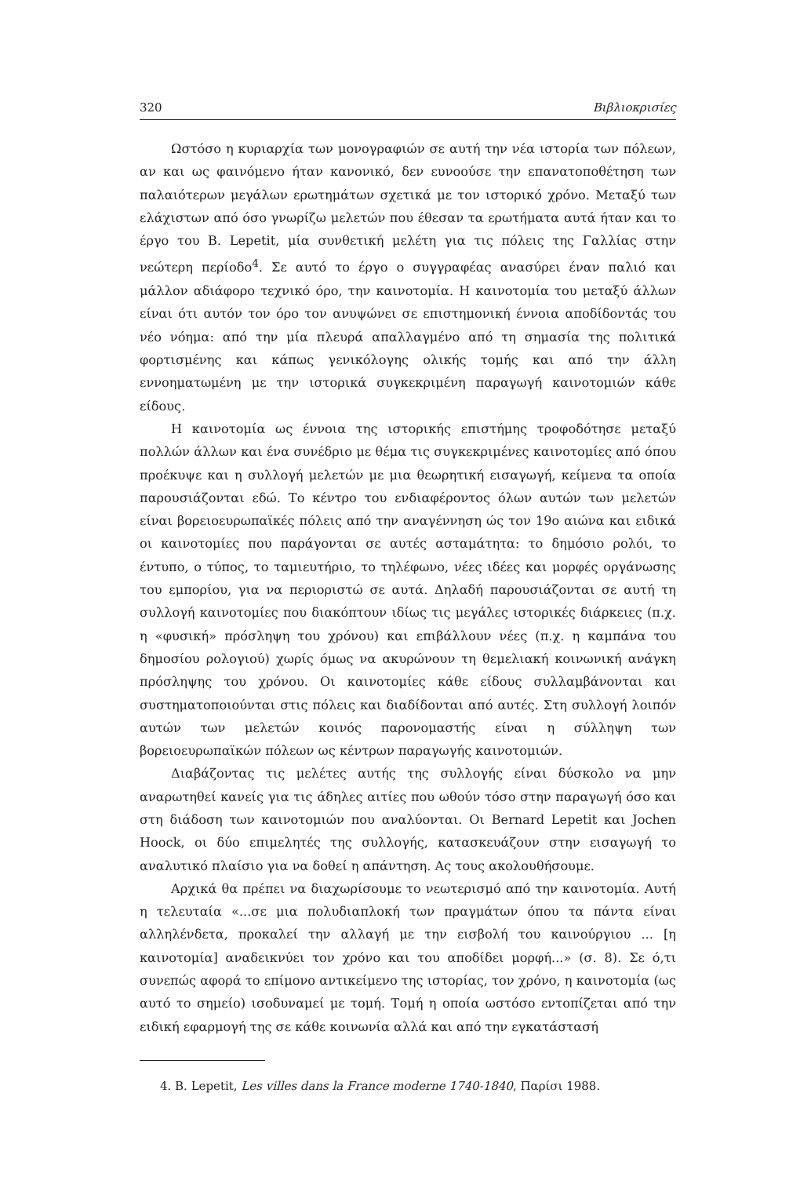320 Βιβλιοκρισίες
Ωστόσο η κυριαρχία των μονογραφιών σε αυτή την νέα ιστορία των πόλεων, αν και ως φαινόμενο ήταν κανονικό, δεν ευνοούσε την επανατοποθέτηση των παλαιότερων μεγάλων ερωτημάτων σχετικά με τον ιστορικό χρόνο. Μεταξύ των ελάχιστων από όσο γνωρίζω μελετών που έθεσαν τα ερωτήματα αυτά ήταν και το έργο του B. Lepetit, μία συνθετική μελέτη για τις πόλεις της Γαλλίας στην νεώτερη περίοδο<sup>4</sup>. Σε αυτό το έργο ο συγγραφέας ανασύρει έναν παλιό και μάλλον αδιάφορο τεχνικό όρο, την καινοτομία. Η καινοτομία του μεταξύ άλλων είναι ότι αυτόν τον όρο τον ανυψώνει σε επιστημονική έννοια αποδίδοντάς του νέο νόημα: από την μία πλευρά απαλλαγμένο από τη σημασία της πολιτικά φορτισμένης και κάπως γενικόλογης ολικής τομής και από την άλλη εννοηματωμένη με την ιστορικά συγκεκριμένη παραγωγή καινοτομιών κάθε είδους.
Η καινοτομία ως έννοια της ιστορικής επιστήμης τροφοδότησε μεταξύ πολλών άλλων και ένα συνέδριο με θέμα τις συγκεκριμένες καινοτομίες από όπου προέκυψε και η συλλογή μελετών με μια θεωρητική εισαγωγή, κείμενα τα οποία παρουσιάζονται εδώ. Το κέντρο του ενδιαφέροντος όλων αυτών των μελετών είναι βορειοευρωπαϊκές πόλεις από την αναγέννηση ώς τον 19ο αιώνα και ειδικά οι καινοτομίες που παράγονται σε αυτές ασταμάτητα: το δημόσιο ρολόι, το έντυπο, ο τύπος, το ταμιευτήριο, το τηλέφωνο, νέες ιδέες και μορφές οργάνωσης του εμπορίου, για να περιοριστώ σε αυτά. Δηλαδή παρουσιάζονται σε αυτή τη συλλογή καινοτομίες που διακόπτουν ιδίως τις μεγάλες ιστορικές διάρκειες (π.χ. η «φυσική» πρόσληψη του χρόνου) και επιβάλλουν νέες (π.χ. η καμπάνα του δημοσίου ρολογιού) χωρίς όμως να ακυρώνουν τη θεμελιακή κοινωνική ανάγκη πρόσληψης του χρόνου. Οι καινοτομίες κάθε είδους συλλαμβάνονται και συστηματοποιούνται στις πόλεις και διαδίδονται από αυτές. Στη συλλογή λοιπόν αυτών των μελετών κοινός παρονομαστής είναι η σύλληψη των βορειοευρωπαϊκών πόλεων ως κέντρων παραγωγής καινοτομιών.
Διαβάζοντας τις μελέτες αυτής της συλλογής είναι δύσκολο να μην αναρωτηθεί κανείς για τις άδηλες αιτίες που ωθούν τόσο στην παραγωγή όσο και στη διάδοση των καινοτομιών που αναλύονται. Οι Bernard Lepetit και Jochen Hoock, οι δύο επιμελητές της συλλογής, κατασκευάζουν στην εισαγωγή το αναλυτικό πλαίσιο για να δοθεί η απάντηση. Ας τους ακολουθήσουμε.
Αρχικά θα πρέπει να διαχωρίσουμε το νεωτερισμό από την καινοτομία. Αυτή η τελευταία «...σε μια πολυδιαπλοκή των πραγμάτων όπου τα πάντα είναι αλληλένδετα, προκαλεί την αλλαγή με την εισβολή του καινούργιου ... [η καινοτομία] αναδεικνύει τον χρόνο και του αποδίδει μορφή...» (σ. 8). Σε ό,τι συνεπώς αφορά το επίμονο αντικείμενο της ιστορίας, τον χρόνο, η καινοτομία (ως αυτό το σημείο) ισοδυναμεί με τομή. Τομή η οποία ωστόσο εντοπίζεται από την ειδική εφαρμογή της σε κάθε κοινωνία αλλά και από την εγκατάστασή
4. B. Lepetit, Les villes dans la France moderne 1740-1840, Παρίσι 1988.